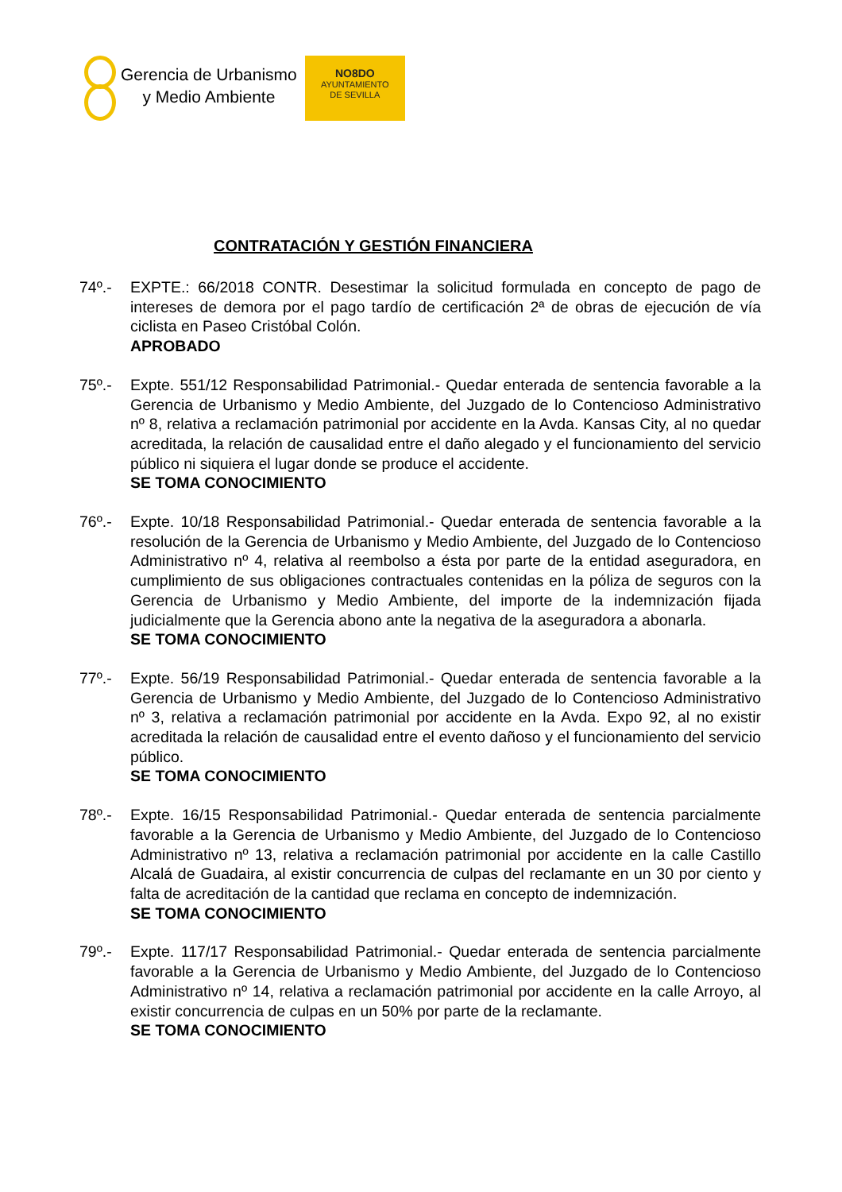Gerencia de Urbanismo
y Medio Ambiente
NO8DO
AYUNTAMIENTO
DE SEVILLA
CONTRATACIÓN Y GESTIÓN FINANCIERA
74º.- EXPTE.: 66/2018 CONTR. Desestimar la solicitud formulada en concepto de pago de intereses de demora por el pago tardío de certificación 2ª de obras de ejecución de vía ciclista en Paseo Cristóbal Colón.
APROBADO
75º.- Expte. 551/12 Responsabilidad Patrimonial.- Quedar enterada de sentencia favorable a la Gerencia de Urbanismo y Medio Ambiente, del Juzgado de lo Contencioso Administrativo nº 8, relativa a reclamación patrimonial por accidente en la Avda. Kansas City, al no quedar acreditada, la relación de causalidad entre el daño alegado y el funcionamiento del servicio público ni siquiera el lugar donde se produce el accidente.
SE TOMA CONOCIMIENTO
76º.- Expte. 10/18 Responsabilidad Patrimonial.- Quedar enterada de sentencia favorable a la resolución de la Gerencia de Urbanismo y Medio Ambiente, del Juzgado de lo Contencioso Administrativo nº 4, relativa al reembolso a ésta por parte de la entidad aseguradora, en cumplimiento de sus obligaciones contractuales contenidas en la póliza de seguros con la Gerencia de Urbanismo y Medio Ambiente, del importe de la indemnización fijada judicialmente que la Gerencia abono ante la negativa de la aseguradora a abonarla.
SE TOMA CONOCIMIENTO
77º.- Expte. 56/19 Responsabilidad Patrimonial.- Quedar enterada de sentencia favorable a la Gerencia de Urbanismo y Medio Ambiente, del Juzgado de lo Contencioso Administrativo nº 3, relativa a reclamación patrimonial por accidente en la Avda. Expo 92, al no existir acreditada la relación de causalidad entre el evento dañoso y el funcionamiento del servicio público.
SE TOMA CONOCIMIENTO
78º.- Expte. 16/15 Responsabilidad Patrimonial.- Quedar enterada de sentencia parcialmente favorable a la Gerencia de Urbanismo y Medio Ambiente, del Juzgado de lo Contencioso Administrativo nº 13, relativa a reclamación patrimonial por accidente en la calle Castillo Alcalá de Guadaira, al existir concurrencia de culpas del reclamante en un 30 por ciento y falta de acreditación de la cantidad que reclama en concepto de indemnización.
SE TOMA CONOCIMIENTO
79º.- Expte. 117/17 Responsabilidad Patrimonial.- Quedar enterada de sentencia parcialmente favorable a la Gerencia de Urbanismo y Medio Ambiente, del Juzgado de lo Contencioso Administrativo nº 14, relativa a reclamación patrimonial por accidente en la calle Arroyo, al existir concurrencia de culpas en un 50% por parte de la reclamante.
SE TOMA CONOCIMIENTO